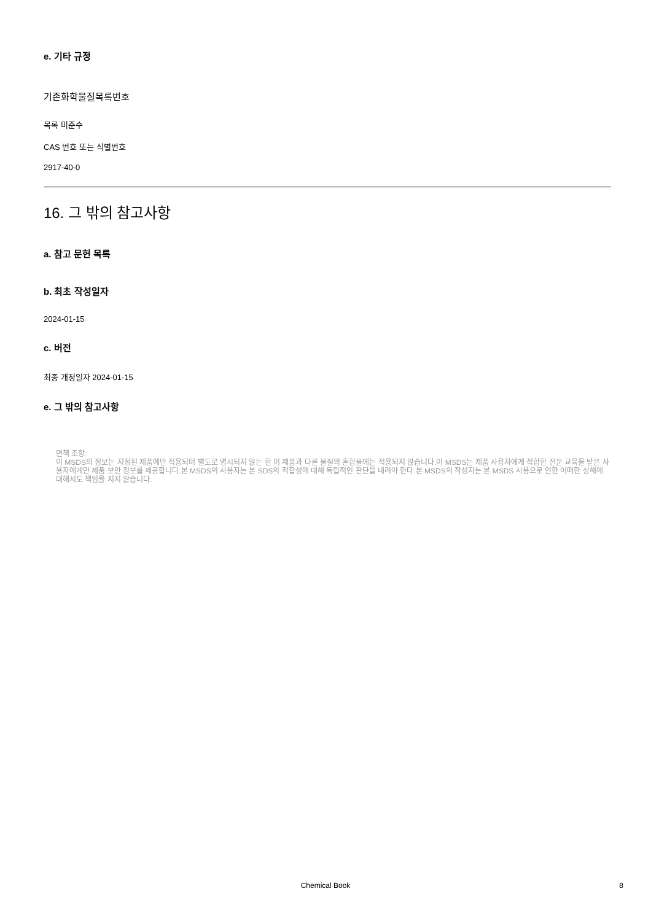e. 기타 규정
기존화학물질목록번호
목록 미준수
CAS 번호 또는 식별번호
2917-40-0
16. 그 밖의 참고사항
a. 참고 문헌 목록
b. 최초 작성일자
2024-01-15
c. 버전
최종 개정일자 2024-01-15
e. 그 밖의 참고사항
면책 조항:
이 MSDS의 정보는 지정된 제품에만 적용되며 별도로 명시되지 않는 한 이 제품과 다른 물질의 혼합물에는 적용되지 않습니다.이 MSDS는 제품 사용자에게 적합한 전문 교육을 받은 사용자에게만 제품 보안 정보를 제공합니다.본 MSDS의 사용자는 본 SDS의 적합성에 대해 독립적인 판단을 내려야 한다.본 MSDS의 작성자는 본 MSDS 사용으로 인한 어떠한 상해에 대해서도 책임을 지지 않습니다.
Chemical Book
8